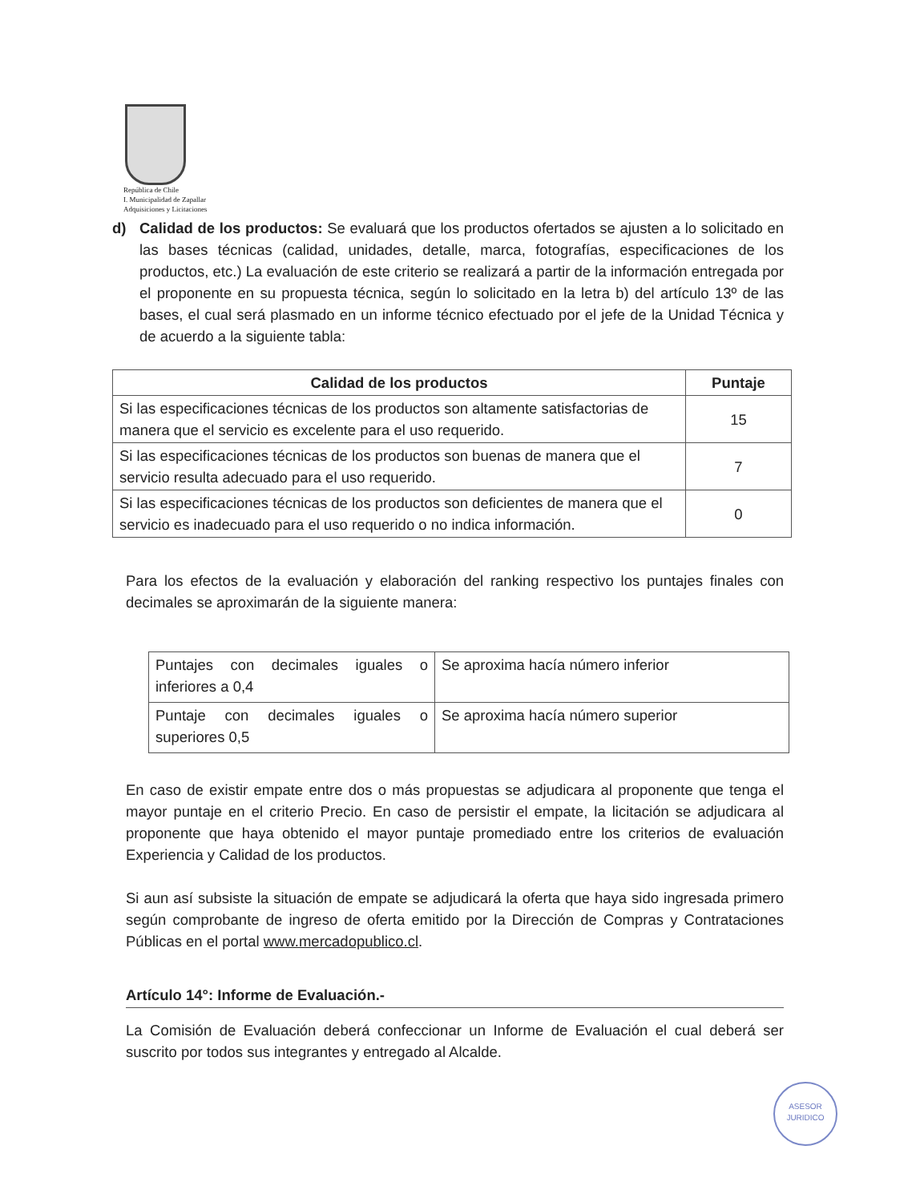República de Chile
I. Municipalidad de Zapallar
Adquisiciones y Licitaciones
d) Calidad de los productos: Se evaluará que los productos ofertados se ajusten a lo solicitado en las bases técnicas (calidad, unidades, detalle, marca, fotografías, especificaciones de los productos, etc.) La evaluación de este criterio se realizará a partir de la información entregada por el proponente en su propuesta técnica, según lo solicitado en la letra b) del artículo 13º de las bases, el cual será plasmado en un informe técnico efectuado por el jefe de la Unidad Técnica y de acuerdo a la siguiente tabla:
| Calidad de los productos | Puntaje |
| --- | --- |
| Si las especificaciones técnicas de los productos son altamente satisfactorias de manera que el servicio es excelente para el uso requerido. | 15 |
| Si las especificaciones técnicas de los productos son buenas de manera que el servicio resulta adecuado para el uso requerido. | 7 |
| Si las especificaciones técnicas de los productos son deficientes de manera que el servicio es inadecuado para el uso requerido o no indica información. | 0 |
Para los efectos de la evaluación y elaboración del ranking respectivo los puntajes finales con decimales se aproximarán de la siguiente manera:
| Puntajes con decimales iguales o inferiores a 0,4 | Se aproxima hacía número inferior |
| Puntaje con decimales iguales o superiores 0,5 | Se aproxima hacía número superior |
En caso de existir empate entre dos o más propuestas se adjudicara al proponente que tenga el mayor puntaje en el criterio Precio. En caso de persistir el empate, la licitación se adjudicara al proponente que haya obtenido el mayor puntaje promediado entre los criterios de evaluación Experiencia y Calidad de los productos.
Si aun así subsiste la situación de empate se adjudicará la oferta que haya sido ingresada primero según comprobante de ingreso de oferta emitido por la Dirección de Compras y Contrataciones Públicas en el portal www.mercadopublico.cl.
Artículo 14°: Informe de Evaluación.-
La Comisión de Evaluación deberá confeccionar un Informe de Evaluación el cual deberá ser suscrito por todos sus integrantes y entregado al Alcalde.
ASESOR
JURIDICO